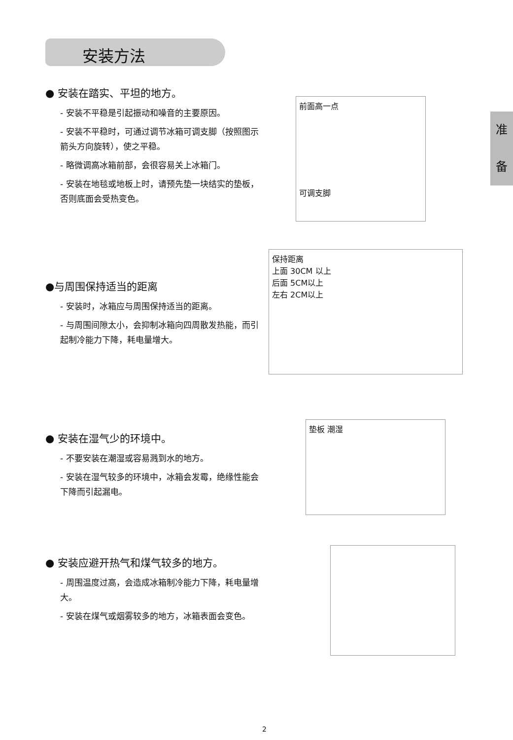安装方法
准
备
● 安装在踏实、平坦的地方。
- 安装不平稳是引起振动和噪音的主要原因。
- 安装不平稳时，可通过调节冰箱可调支脚（按照图示箭头方向旋转），使之平稳。
- 略微调高冰箱前部，会很容易关上冰箱门。
- 安装在地毯或地板上时，请预先垫一块结实的垫板，否则底面会受热变色。
前面高一点
可调支脚
●与周围保持适当的距离
- 安装时，冰箱应与周围保持适当的距离。
- 与周围间隙太小，会抑制冰箱向四周散发热能，而引起制冷能力下降，耗电量增大。
保持距离
上面 30CM 以上
后面 5CM以上
左右 2CM以上
● 安装在湿气少的环境中。
- 不要安装在潮湿或容易溅到水的地方。
- 安装在湿气较多的环境中，冰箱会发霉，绝缘性能会下降而引起漏电。
垫板 潮湿
● 安装应避开热气和煤气较多的地方。
- 周围温度过高，会造成冰箱制冷能力下降，耗电量增大。
- 安装在煤气或烟雾较多的地方，冰箱表面会变色。
2